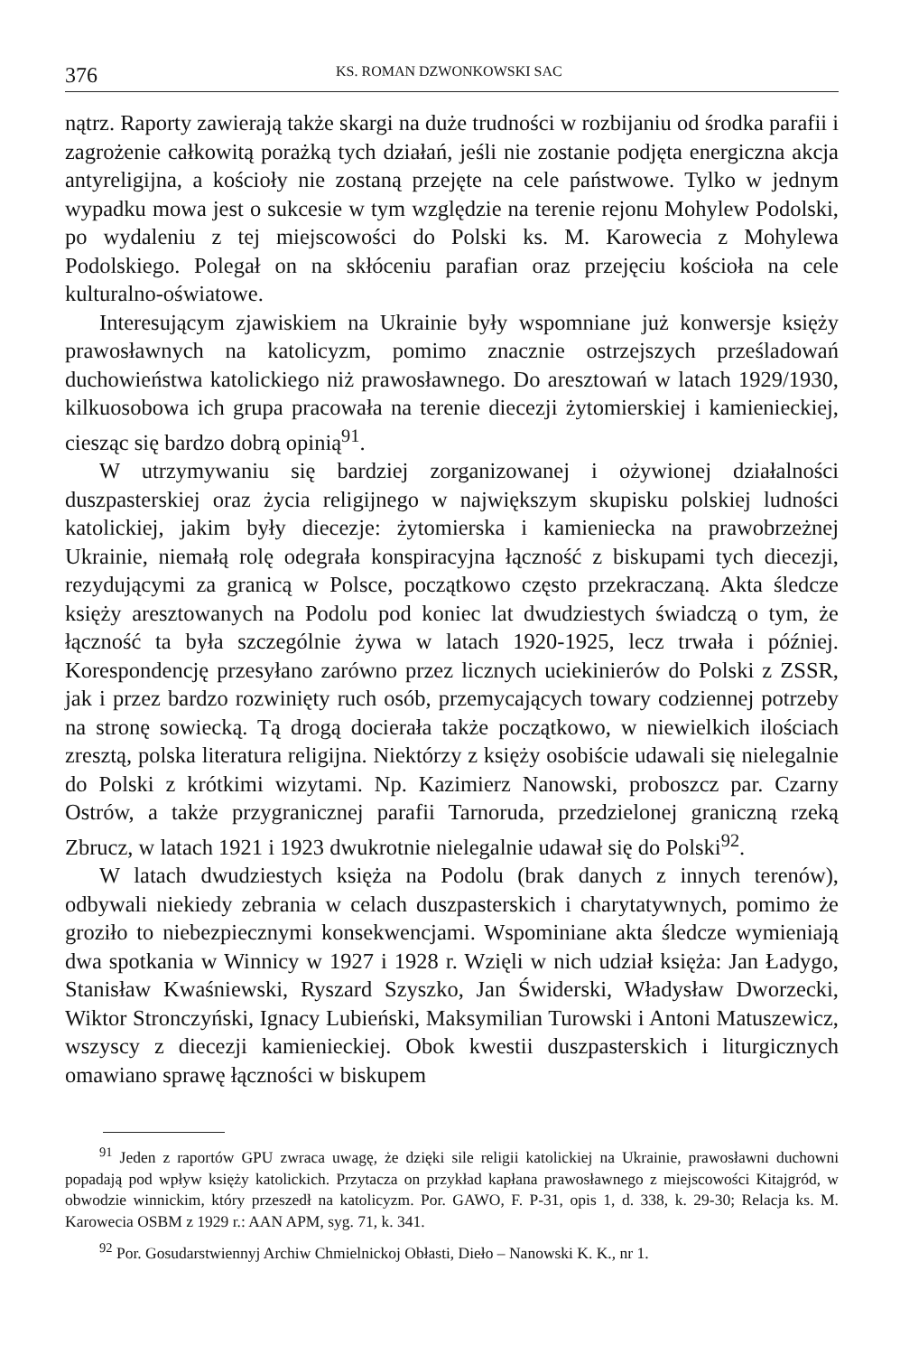376 KS. ROMAN DZWONKOWSKI SAC
nątrz. Raporty zawierają także skargi na duże trudności w rozbijaniu od środka parafii i zagrożenie całkowitą porażką tych działań, jeśli nie zostanie podjęta energiczna akcja antyreligijna, a kościoły nie zostaną przejęte na cele państwowe. Tylko w jednym wypadku mowa jest o sukcesie w tym względzie na terenie rejonu Mohylew Podolski, po wydaleniu z tej miejscowości do Polski ks. M. Karowecia z Mohylewa Podolskiego. Polegał on na skłóceniu parafian oraz przejęciu kościoła na cele kulturalno-oświatowe.
Interesującym zjawiskiem na Ukrainie były wspomniane już konwersje księży prawosławnych na katolicyzm, pomimo znacznie ostrzejszych prześladowań duchowieństwa katolickiego niż prawosławnego. Do aresztowań w latach 1929/1930, kilkuosobowa ich grupa pracowała na terenie diecezji żytomierskiej i kamienieckiej, ciesząc się bardzo dobrą opinią<sup>91</sup>.
W utrzymywaniu się bardziej zorganizowanej i ożywionej działalności duszpasterskiej oraz życia religijnego w największym skupisku polskiej ludności katolickiej, jakim były diecezje: żytomierska i kamieniecka na prawobrzeżnej Ukrainie, niemałą rolę odegrała konspiracyjna łączność z biskupami tych diecezji, rezydującymi za granicą w Polsce, początkowo często przekraczaną. Akta śledcze księży aresztowanych na Podolu pod koniec lat dwudziestych świadczą o tym, że łączność ta była szczególnie żywa w latach 1920-1925, lecz trwała i później. Korespondencję przesyłano zarówno przez licznych uciekinierów do Polski z ZSSR, jak i przez bardzo rozwinięty ruch osób, przemycających towary codziennej potrzeby na stronę sowiecką. Tą drogą docierała także początkowo, w niewielkich ilościach zresztą, polska literatura religijna. Niektórzy z księży osobiście udawali się nielegalnie do Polski z krótkimi wizytami. Np. Kazimierz Nanowski, proboszcz par. Czarny Ostrów, a także przygranicznej parafii Tarnoruda, przedzielonej graniczną rzeką Zbrucz, w latach 1921 i 1923 dwukrotnie nielegalnie udawał się do Polski<sup>92</sup>.
W latach dwudziestych księża na Podolu (brak danych z innych terenów), odbywali niekiedy zebrania w celach duszpasterskich i charytatywnych, pomimo że groziło to niebezpiecznymi konsekwencjami. Wspominiane akta śledcze wymieniają dwa spotkania w Winnicy w 1927 i 1928 r. Wzięli w nich udział księża: Jan Ładygo, Stanisław Kwaśniewski, Ryszard Szyszko, Jan Świderski, Władysław Dworzecki, Wiktor Stronczyński, Ignacy Lubieński, Maksymilian Turowski i Antoni Matuszewicz, wszyscy z diecezji kamienieckiej. Obok kwestii duszpasterskich i liturgicznych omawiano sprawę łączności w biskupem
<sup>91</sup> Jeden z raportów GPU zwraca uwagę, że dzięki sile religii katolickiej na Ukrainie, prawosławni duchowni popadają pod wpływ księży katolickich. Przytacza on przykład kapłana prawosławnego z miejscowości Kitajgród, w obwodzie winnickim, który przeszedł na katolicyzm. Por. GAWO, F. P-31, opis 1, d. 338, k. 29-30; Relacja ks. M. Karowecia OSBM z 1929 r.: AAN APM, syg. 71, k. 341.
<sup>92</sup> Por. Gosudarstwiennyj Archiw Chmielnickoj Obłasti, Dieło – Nanowski K. K., nr 1.